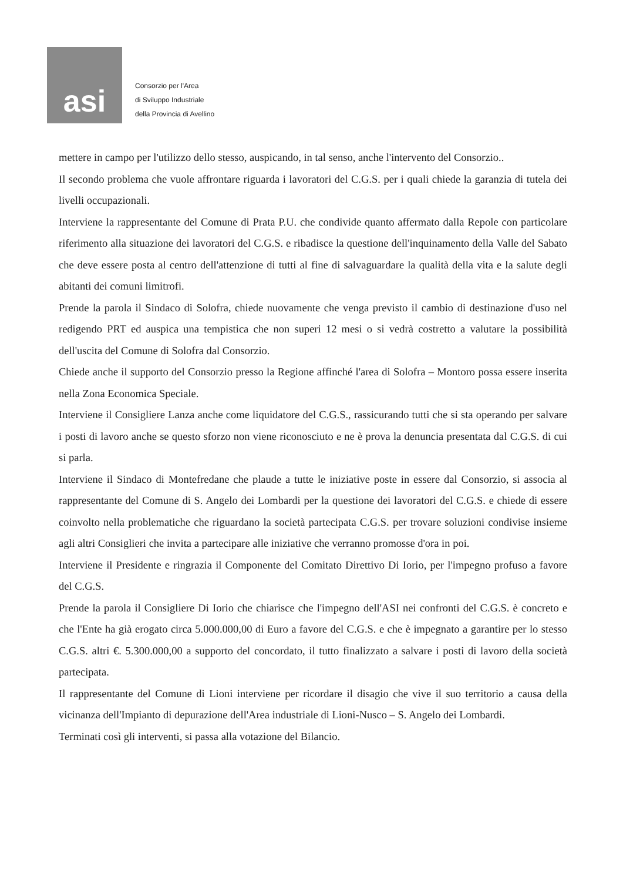asi
Consorzio per l'Area
di Sviluppo Industriale
della Provincia di Avellino
mettere in campo per l'utilizzo dello stesso, auspicando, in tal senso, anche l'intervento del Consorzio..
Il secondo problema che vuole affrontare riguarda i lavoratori del C.G.S. per i quali chiede la garanzia di tutela dei livelli occupazionali.
Interviene la rappresentante del Comune di Prata P.U. che condivide quanto affermato dalla Repole con particolare riferimento alla situazione dei lavoratori del C.G.S. e ribadisce la questione dell'inquinamento della Valle del Sabato che deve essere posta al centro dell'attenzione di tutti al fine di salvaguardare la qualità della vita e la salute degli abitanti dei comuni limitrofi.
Prende la parola il Sindaco di Solofra, chiede nuovamente che venga previsto il cambio di destinazione d'uso nel redigendo PRT ed auspica una tempistica che non superi 12 mesi o si vedrà costretto a valutare la possibilità dell'uscita del Comune di Solofra dal Consorzio.
Chiede anche il supporto del Consorzio presso la Regione affinché l'area di Solofra – Montoro possa essere inserita nella Zona Economica Speciale.
Interviene il Consigliere Lanza anche come liquidatore del C.G.S., rassicurando tutti che si sta operando per salvare i posti di lavoro anche se questo sforzo non viene riconosciuto e ne è prova la denuncia presentata dal C.G.S. di cui si parla.
Interviene il Sindaco di Montefredane che plaude a tutte le iniziative poste in essere dal Consorzio, si associa al rappresentante del Comune di S. Angelo dei Lombardi per la questione dei lavoratori del C.G.S. e chiede di essere coinvolto nella problematiche che riguardano la società partecipata C.G.S. per trovare soluzioni condivise insieme agli altri Consiglieri che invita a partecipare alle iniziative che verranno promosse d'ora in poi.
Interviene il Presidente e ringrazia il Componente del Comitato Direttivo Di Iorio, per l'impegno profuso a favore del C.G.S.
Prende la parola il Consigliere Di Iorio che chiarisce che l'impegno dell'ASI nei confronti del C.G.S. è concreto e che l'Ente ha già erogato circa 5.000.000,00 di Euro a favore del C.G.S. e che è impegnato a garantire per lo stesso C.G.S. altri €. 5.300.000,00 a supporto del concordato, il tutto finalizzato a salvare i posti di lavoro della società partecipata.
Il rappresentante del Comune di Lioni interviene per ricordare il disagio che vive il suo territorio a causa della vicinanza dell'Impianto di depurazione dell'Area industriale di Lioni-Nusco – S. Angelo dei Lombardi.
Terminati così gli interventi, si passa alla votazione del Bilancio.